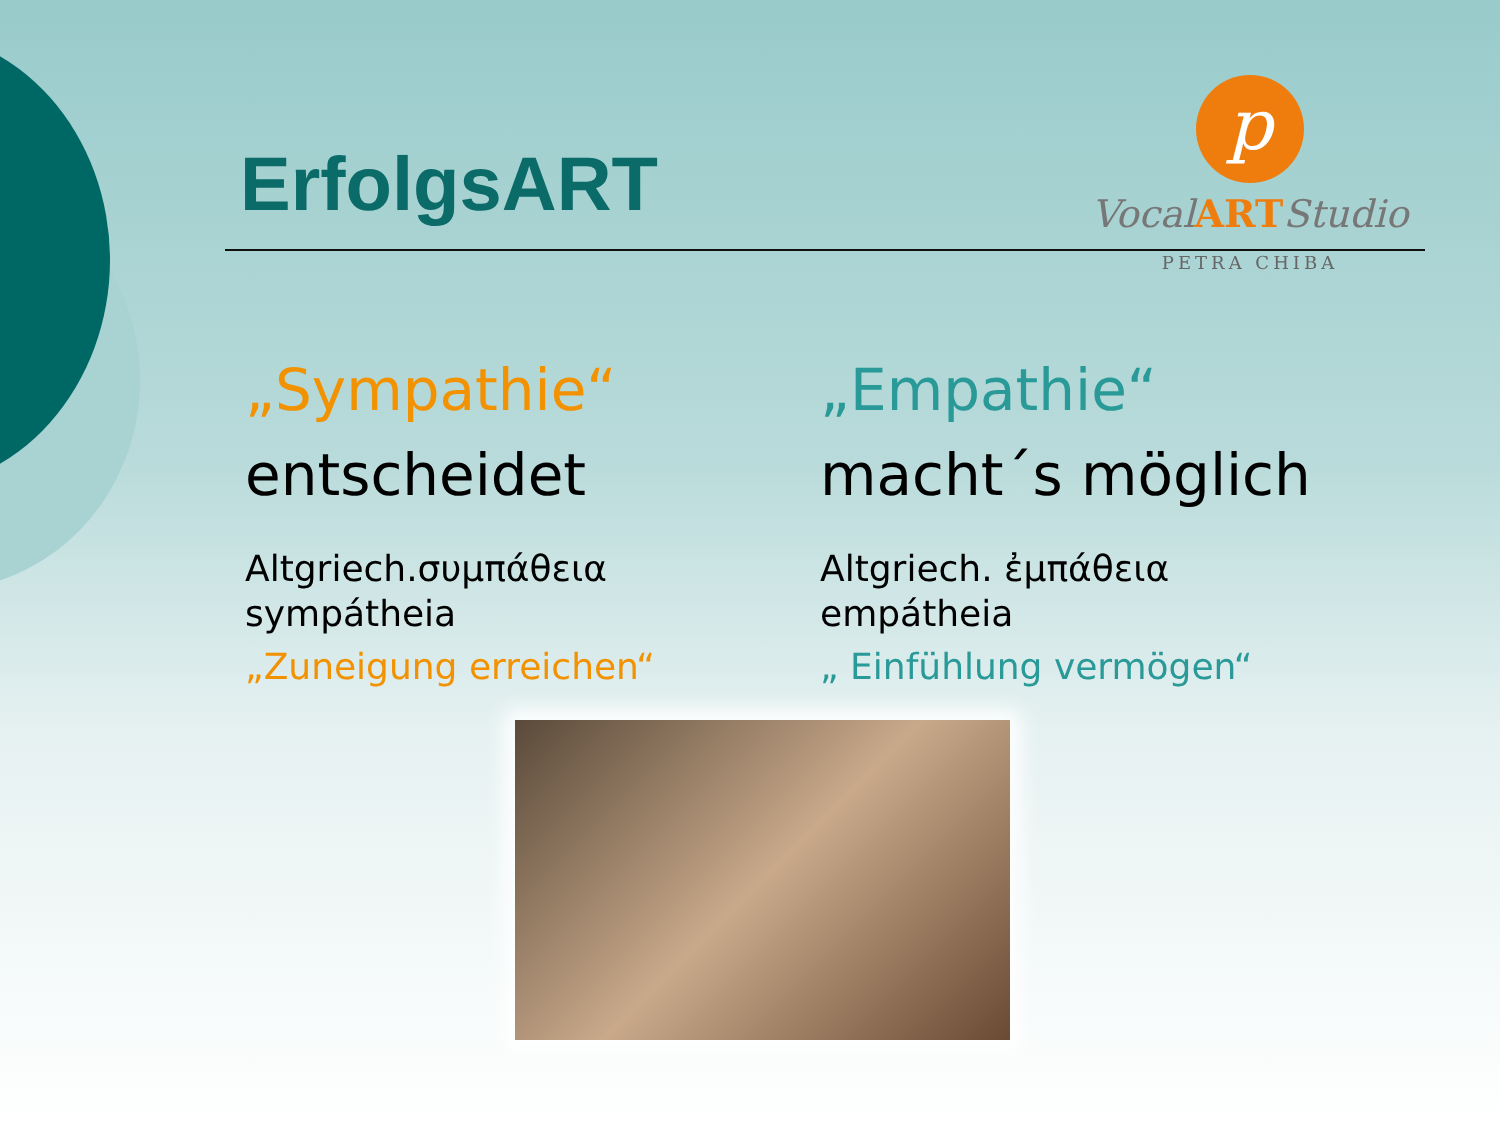ErfolgsART
p
VocalARTStudio
PETRA CHIBA
„Sympathie“
entscheidet
Altgriech.συμπάθεια
sympátheia
„Zuneigung erreichen“
„Empathie“
macht´s möglich
Altgriech. ἐμπάθεια
empátheia
„ Einfühlung vermögen“